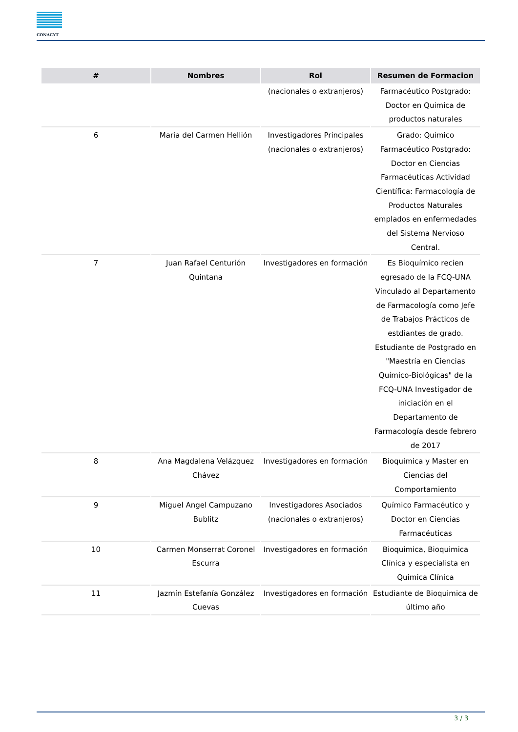CONACYT
| # | Nombres | Rol | Resumen de Formacion |
| --- | --- | --- | --- |
| | | (nacionales o extranjeros) | Farmacéutico Postgrado: Doctor en Quimica de productos naturales |
| 6 | Maria del Carmen Hellión | Investigadores Principales (nacionales o extranjeros) | Grado: Químico Farmacéutico Postgrado: Doctor en Ciencias Farmacéuticas Actividad Científica: Farmacología de Productos Naturales emplados en enfermedades del Sistema Nervioso Central. |
| 7 | Juan Rafael Centurión Quintana | Investigadores en formación | Es Bioquímico recien egresado de la FCQ-UNA Vinculado al Departamento de Farmacología como Jefe de Trabajos Prácticos de estdiantes de grado. Estudiante de Postgrado en "Maestría en Ciencias Químico-Biológicas" de la FCQ-UNA Investigador de iniciación en el Departamento de Farmacología desde febrero de 2017 |
| 8 | Ana Magdalena Velázquez Chávez | Investigadores en formación | Bioquimica y Master en Ciencias del Comportamiento |
| 9 | Miguel Angel Campuzano Bublitz | Investigadores Asociados (nacionales o extranjeros) | Químico Farmacéutico y Doctor en Ciencias Farmacéuticas |
| 10 | Carmen Monserrat Coronel Escurra | Investigadores en formación | Bioquimica, Bioquimica Clínica y especialista en Quimica Clínica |
| 11 | Jazmín Estefanía González Cuevas | Investigadores en formación | Estudiante de Bioquimica de último año |
3 / 3